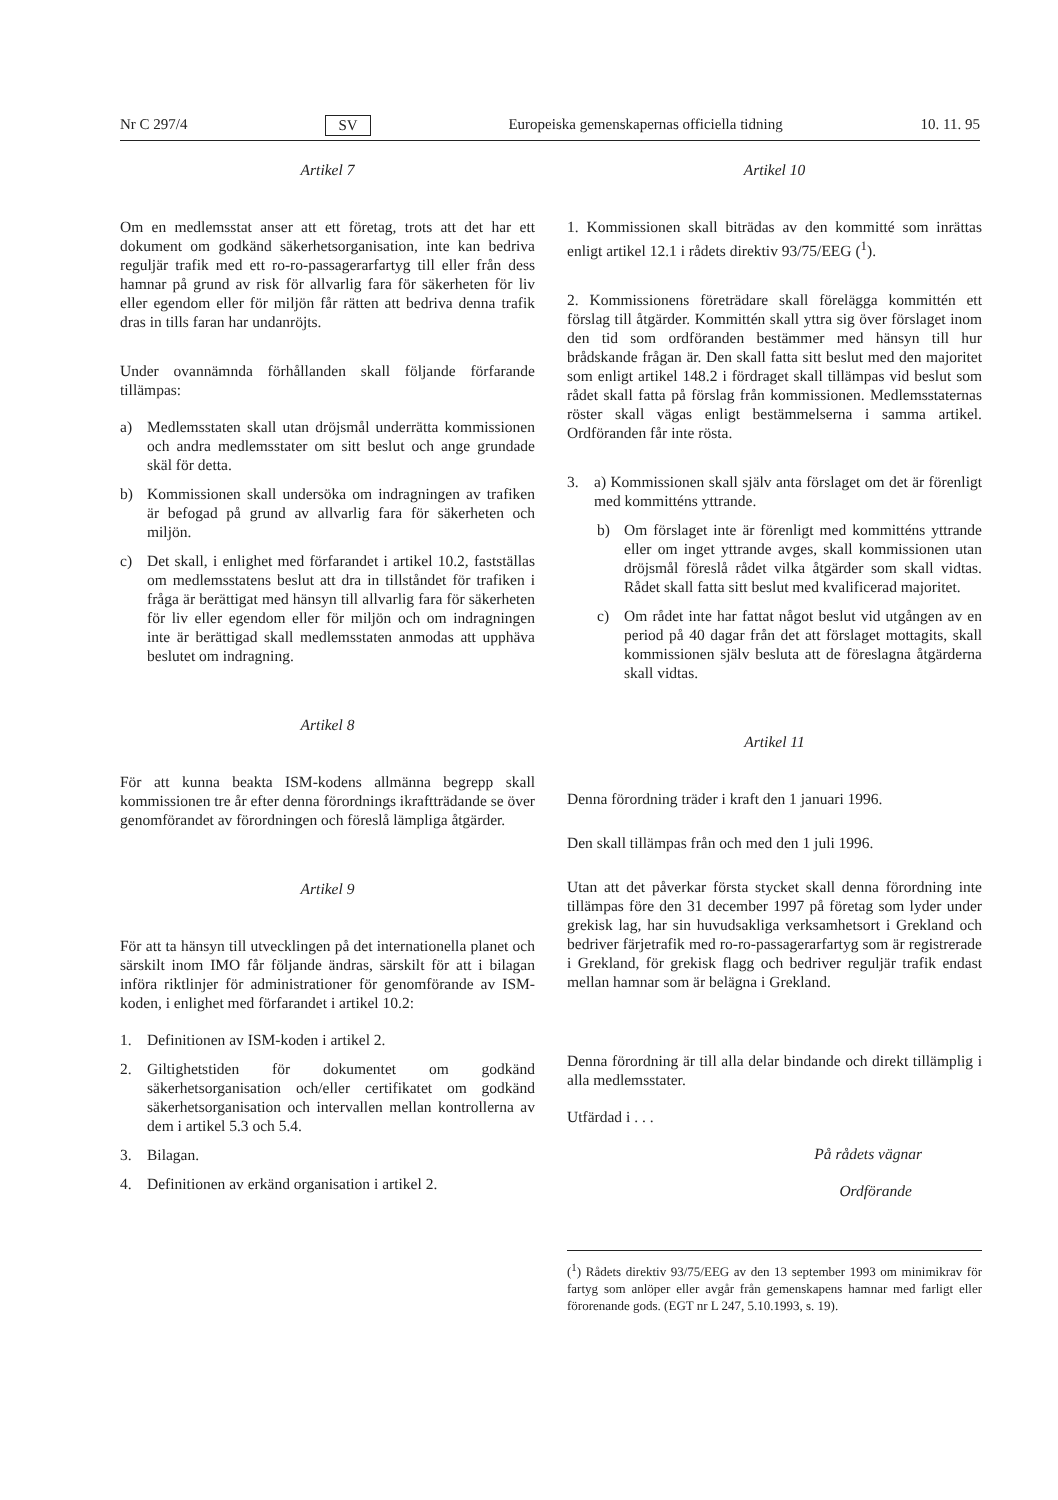Nr C 297/4 SV Europeiska gemenskapernas officiella tidning 10. 11. 95
Artikel 7
Om en medlemsstat anser att ett företag, trots att det har ett dokument om godkänd säkerhetsorganisation, inte kan bedriva reguljär trafik med ett ro-ro-passagerarfartyg till eller från dess hamnar på grund av risk för allvarlig fara för säkerheten för liv eller egendom eller för miljön får rätten att bedriva denna trafik dras in tills faran har undanröjts.
Under ovannämnda förhållanden skall följande förfarande tillämpas:
a) Medlemsstaten skall utan dröjsmål underrätta kommissionen och andra medlemsstater om sitt beslut och ange grundade skäl för detta.
b) Kommissionen skall undersöka om indragningen av trafiken är befogad på grund av allvarlig fara för säkerheten och miljön.
c) Det skall, i enlighet med förfarandet i artikel 10.2, fastställas om medlemsstatens beslut att dra in tillståndet för trafiken i fråga är berättigat med hänsyn till allvarlig fara för säkerheten för liv eller egendom eller för miljön och om indragningen inte är berättigad skall medlemsstaten anmodas att upphäva beslutet om indragning.
Artikel 8
För att kunna beakta ISM-kodens allmänna begrepp skall kommissionen tre år efter denna förordnings ikraftträdande se över genomförandet av förordningen och föreslå lämpliga åtgärder.
Artikel 9
För att ta hänsyn till utvecklingen på det internationella planet och särskilt inom IMO får följande ändras, särskilt för att i bilagan införa riktlinjer för administrationer för genomförande av ISM-koden, i enlighet med förfarandet i artikel 10.2:
1. Definitionen av ISM-koden i artikel 2.
2. Giltighetstiden för dokumentet om godkänd säkerhetsorganisation och/eller certifikatet om godkänd säkerhetsorganisation och intervallen mellan kontrollerna av dem i artikel 5.3 och 5.4.
3. Bilagan.
4. Definitionen av erkänd organisation i artikel 2.
Artikel 10
1. Kommissionen skall biträdas av den kommitté som inrättas enligt artikel 12.1 i rådets direktiv 93/75/EEG (<sup>1</sup>).
2. Kommissionens företrädare skall förelägga kommittén ett förslag till åtgärder. Kommittén skall yttra sig över förslaget inom den tid som ordföranden bestämmer med hänsyn till hur brådskande frågan är. Den skall fatta sitt beslut med den majoritet som enligt artikel 148.2 i fördraget skall tillämpas vid beslut som rådet skall fatta på förslag från kommissionen. Medlemsstaternas röster skall vägas enligt bestämmelserna i samma artikel. Ordföranden får inte rösta.
3. a) Kommissionen skall själv anta förslaget om det är förenligt med kommitténs yttrande.
b) Om förslaget inte är förenligt med kommitténs yttrande eller om inget yttrande avges, skall kommissionen utan dröjsmål föreslå rådet vilka åtgärder som skall vidtas. Rådet skall fatta sitt beslut med kvalificerad majoritet.
c) Om rådet inte har fattat något beslut vid utgången av en period på 40 dagar från det att förslaget mottagits, skall kommissionen själv besluta att de föreslagna åtgärderna skall vidtas.
Artikel 11
Denna förordning träder i kraft den 1 januari 1996.
Den skall tillämpas från och med den 1 juli 1996.
Utan att det påverkar första stycket skall denna förordning inte tillämpas före den 31 december 1997 på företag som lyder under grekisk lag, har sin huvudsakliga verksamhetsort i Grekland och bedriver färjetrafik med ro-ro-passagerarfartyg som är registrerade i Grekland, för grekisk flagg och bedriver reguljär trafik endast mellan hamnar som är belägna i Grekland.
Denna förordning är till alla delar bindande och direkt tillämplig i alla medlemsstater.
Utfärdad i . . .
På rådets vägnar
Ordförande
(<sup>1</sup>) Rådets direktiv 93/75/EEG av den 13 september 1993 om minimikrav för fartyg som anlöper eller avgår från gemenskapens hamnar med farligt eller förorenande gods. (EGT nr L 247, 5.10.1993, s. 19).